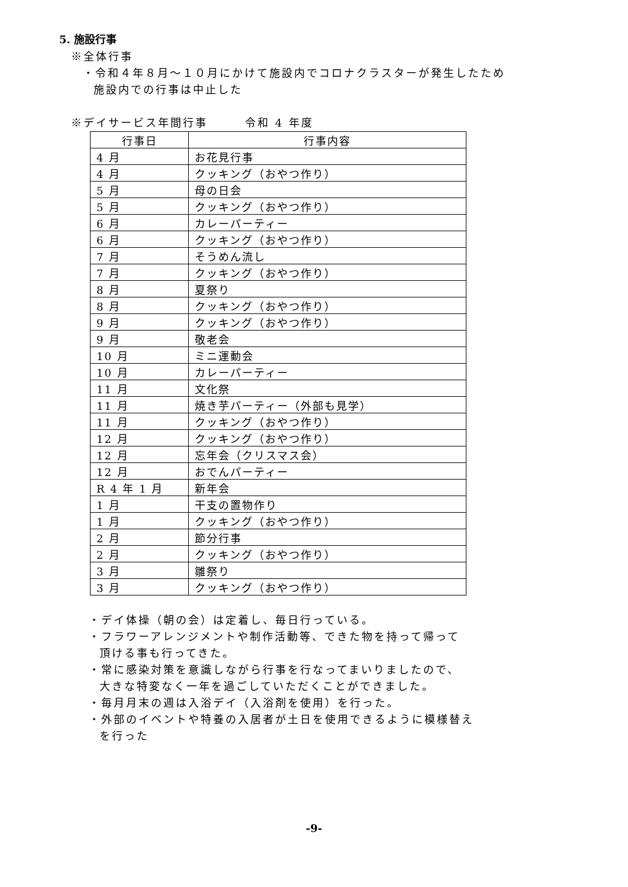5. 施設行事
※全体行事
・令和４年８月～１０月にかけて施設内でコロナクラスターが発生したため
施設内での行事は中止した
※デイサービス年間行事　　　令和 4 年度
| 行事日 | 行事内容 |
| --- | --- |
| 4 月 | お花見行事 |
| 4 月 | クッキング（おやつ作り） |
| 5 月 | 母の日会 |
| 5 月 | クッキング（おやつ作り） |
| 6 月 | カレーパーティー |
| 6 月 | クッキング（おやつ作り） |
| 7 月 | そうめん流し |
| 7 月 | クッキング（おやつ作り） |
| 8 月 | 夏祭り |
| 8 月 | クッキング（おやつ作り） |
| 9 月 | クッキング（おやつ作り） |
| 9 月 | 敬老会 |
| 10 月 | ミニ運動会 |
| 10 月 | カレーパーティー |
| 11 月 | 文化祭 |
| 11 月 | 焼き芋パーティー（外部も見学） |
| 11 月 | クッキング（おやつ作り） |
| 12 月 | クッキング（おやつ作り） |
| 12 月 | 忘年会（クリスマス会） |
| 12 月 | おでんパーティー |
| R 4 年 1 月 | 新年会 |
| 1 月 | 干支の置物作り |
| 1 月 | クッキング（おやつ作り） |
| 2 月 | 節分行事 |
| 2 月 | クッキング（おやつ作り） |
| 3 月 | 雛祭り |
| 3 月 | クッキング（おやつ作り） |
・デイ体操（朝の会）は定着し、毎日行っている。
・フラワーアレンジメントや制作活動等、できた物を持って帰って
頂ける事も行ってきた。
・常に感染対策を意識しながら行事を行なってまいりましたので、
大きな特変なく一年を過ごしていただくことができました。
・毎月月末の週は入浴デイ（入浴剤を使用）を行った。
・外部のイベントや特養の入居者が土日を使用できるように模様替え
を行った
-9-